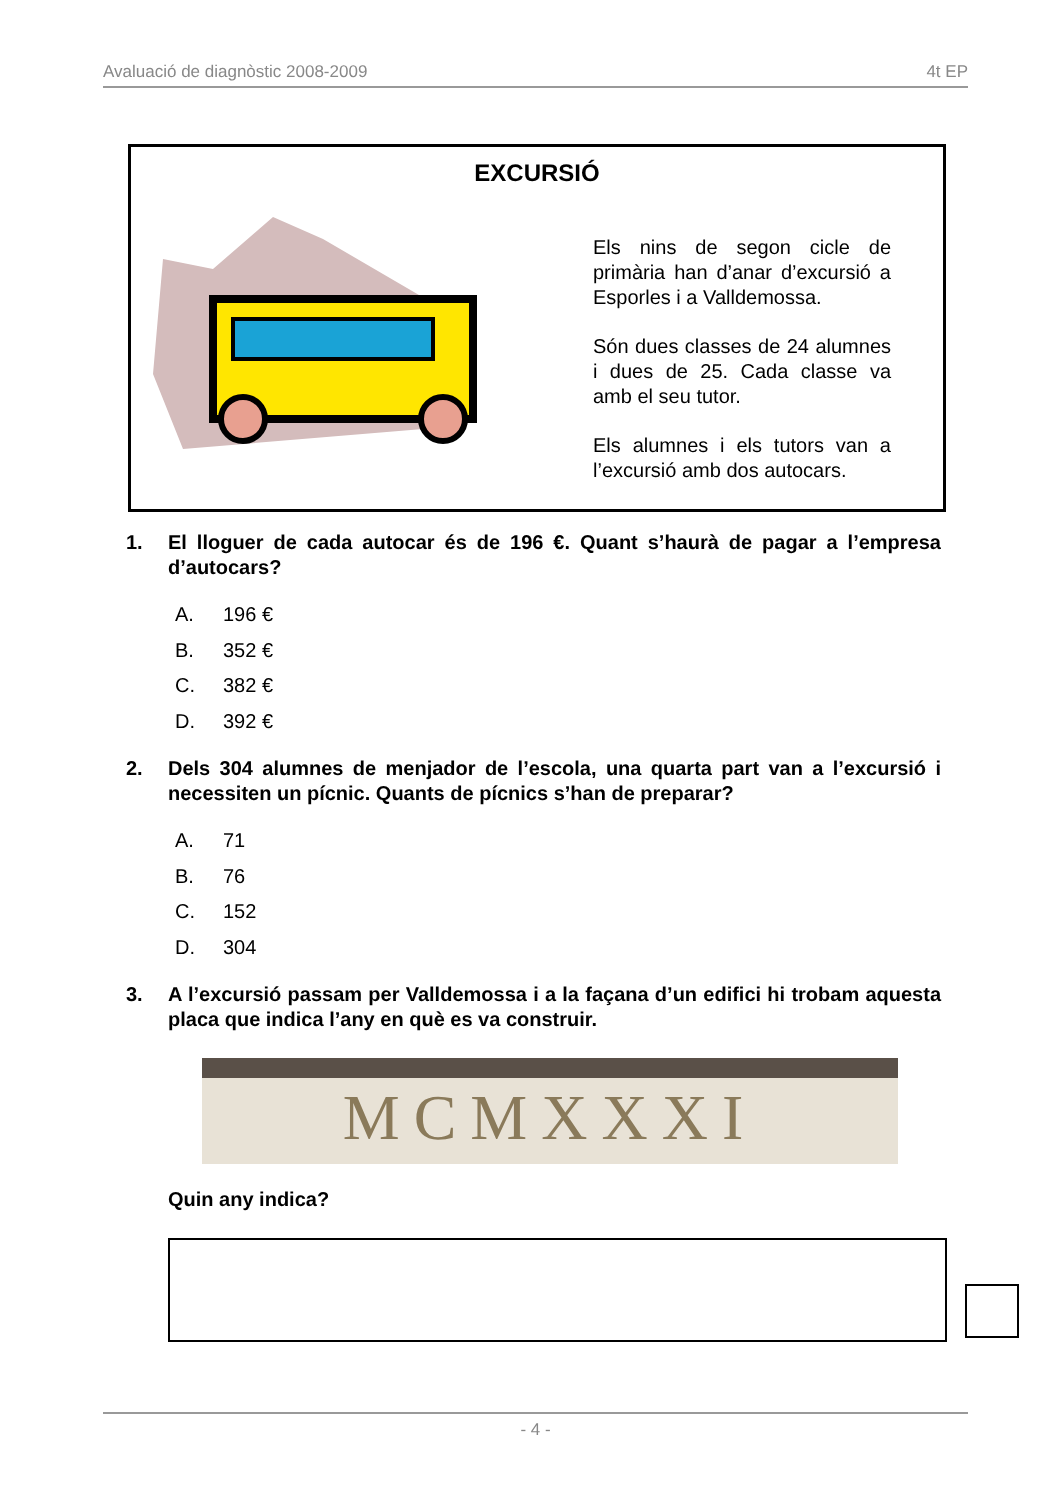Avaluació de diagnòstic 2008-2009 4t EP
EXCURSIÓ
Els nins de segon cicle de primària han d’anar d’excursió a Esporles i a Valldemossa.
Són dues classes de 24 alumnes i dues de 25. Cada classe va amb el seu tutor.
Els alumnes i els tutors van a l’excursió amb dos autocars.
1. El lloguer de cada autocar és de 196 €. Quant s’haurà de pagar a l’empresa d’autocars?
A. 196 €
B. 352 €
C. 382 €
D. 392 €
2. Dels 304 alumnes de menjador de l’escola, una quarta part van a l’excursió i necessiten un pícnic. Quants de pícnics s’han de preparar?
A. 71
B. 76
C. 152
D. 304
3. A l’excursió passam per Valldemossa i a la façana d’un edifici hi trobam aquesta placa que indica l’any en què es va construir.
MCMXXXI
Quin any indica?
- 4 -